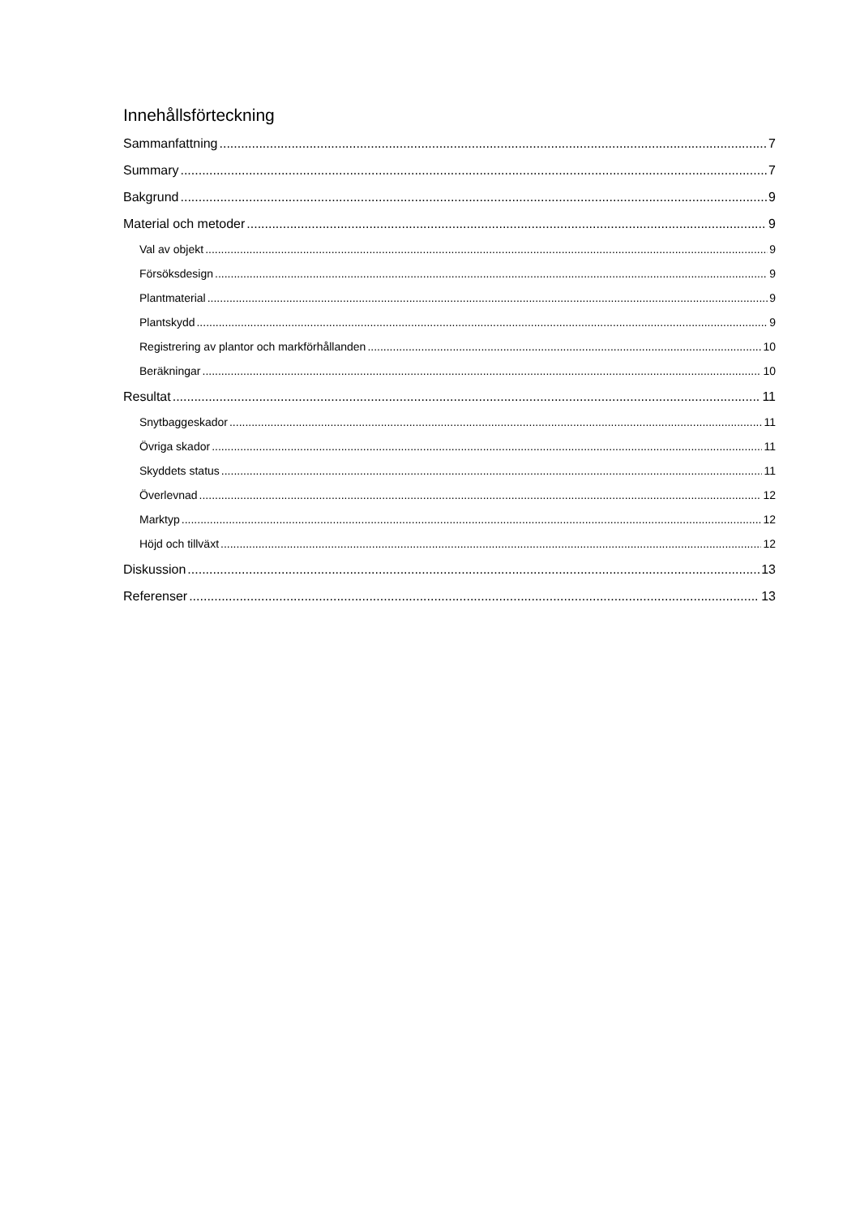Innehållsförteckning
Sammanfattning 7
Summary 7
Bakgrund 9
Material och metoder 9
Val av objekt 9
Försöksdesign 9
Plantmaterial 9
Plantskydd 9
Registrering av plantor och markförhållanden 10
Beräkningar 10
Resultat 11
Snytbaggeskador 11
Övriga skador 11
Skyddets status 11
Överlevnad 12
Marktyp 12
Höjd och tillväxt 12
Diskussion 13
Referenser 13